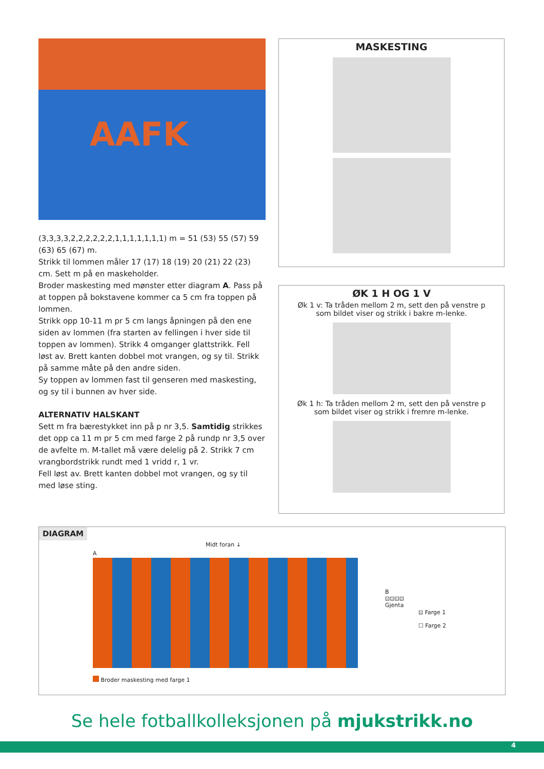AAFK
(3,3,3,3,2,2,2,2,2,2,1,1,1,1,1,1,1) m = 51 (53) 55 (57) 59 (63) 65 (67) m.
Strikk til lommen måler 17 (17) 18 (19) 20 (21) 22 (23) cm. Sett m på en maskeholder.
Broder maskesting med mønster etter diagram A. Pass på at toppen på bokstavene kommer ca 5 cm fra toppen på lommen.
Strikk opp 10-11 m pr 5 cm langs åpningen på den ene siden av lommen (fra starten av fellingen i hver side til toppen av lommen). Strikk 4 omganger glattstrikk. Fell løst av. Brett kanten dobbel mot vrangen, og sy til. Strikk på samme måte på den andre siden.
Sy toppen av lommen fast til genseren med maskesting, og sy til i bunnen av hver side.
ALTERNATIV HALSKANT
Sett m fra bærestykket inn på p nr 3,5. Samtidig strikkes det opp ca 11 m pr 5 cm med farge 2 på rundp nr 3,5 over de avfelte m. M-tallet må være delelig på 2. Strikk 7 cm vrangbordstrikk rundt med 1 vridd r, 1 vr.
Fell løst av. Brett kanten dobbel mot vrangen, og sy til med løse sting.
MASKESTING
ØK 1 H OG 1 V
Øk 1 v: Ta tråden mellom 2 m, sett den på venstre p som bildet viser og strikk i bakre m-lenke.
Øk 1 h: Ta tråden mellom 2 m, sett den på venstre p som bildet viser og strikk i fremre m-lenke.
DIAGRAM
Midt foran ↓
A
Broder maskesting med farge 1
B
⊡⊡⊡⊡
Gjenta
⊡ Farge 1
☐ Farge 2
Se hele fotballkolleksjonen på mjukstrikk.no
4